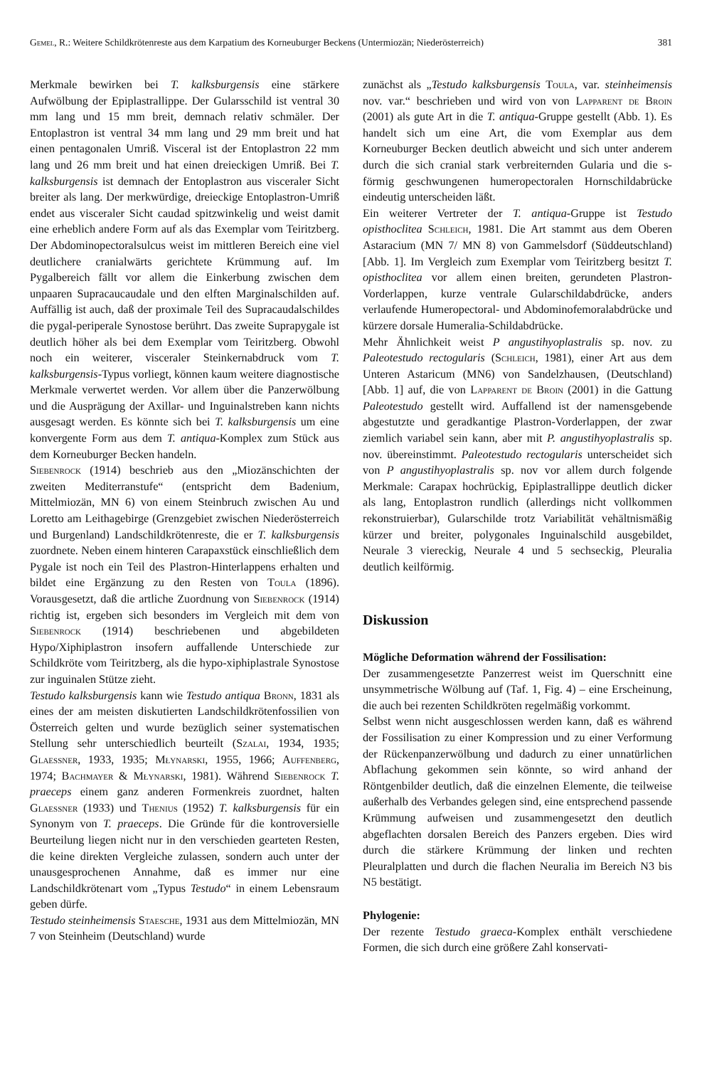Gemel, R.: Weitere Schildkrötenreste aus dem Karpatium des Korneuburger Beckens (Untermiozän; Niederösterreich) 381
Merkmale bewirken bei T. kalksburgensis eine stärkere Aufwölbung der Epiplastrallippe. Der Gularsschild ist ventral 30 mm lang und 15 mm breit, demnach relativ schmäler. Der Entoplastron ist ventral 34 mm lang und 29 mm breit und hat einen pentagonalen Umriß. Visceral ist der Entoplastron 22 mm lang und 26 mm breit und hat einen dreieckigen Umriß. Bei T. kalksburgensis ist demnach der Entoplastron aus visceraler Sicht breiter als lang. Der merkwürdige, dreieckige Entoplastron-Umriß endet aus visceraler Sicht caudad spitzwinkelig und weist damit eine erheblich andere Form auf als das Exemplar vom Teiritzberg. Der Abdominopectoralsulcus weist im mittleren Bereich eine viel deutlichere cranialwärts gerichtete Krümmung auf. Im Pygalbereich fällt vor allem die Einkerbung zwischen dem unpaaren Supracaucaudale und den elften Marginalschilden auf. Auffällig ist auch, daß der proximale Teil des Supracaudalschildes die pygal-periperale Synostose berührt. Das zweite Suprapygale ist deutlich höher als bei dem Exemplar vom Teiritzberg. Obwohl noch ein weiterer, visceraler Steinkernabdruck vom T. kalksburgensis-Typus vorliegt, können kaum weitere diagnostische Merkmale verwertet werden. Vor allem über die Panzerwölbung und die Ausprägung der Axillar- und Inguinalstreben kann nichts ausgesagt werden. Es könnte sich bei T. kalksburgensis um eine konvergente Form aus dem T. antiqua-Komplex zum Stück aus dem Korneuburger Becken handeln.
Siebenrock (1914) beschrieb aus den „Miozänschichten der zweiten Mediterranstufe“ (entspricht dem Badenium, Mittelmiozän, MN 6) von einem Steinbruch zwischen Au und Loretto am Leithagebirge (Grenzgebiet zwischen Niederösterreich und Burgenland) Landschildkrötenreste, die er T. kalksburgensis zuordnete. Neben einem hinteren Carapaxstück einschließlich dem Pygale ist noch ein Teil des Plastron-Hinterlappens erhalten und bildet eine Ergänzung zu den Resten von Toula (1896). Vorausgesetzt, daß die artliche Zuordnung von Siebenrock (1914) richtig ist, ergeben sich besonders im Vergleich mit dem von Siebenrock (1914) beschriebenen und abgebildeten Hypo/Xiphiplastron insofern auffallende Unterschiede zur Schildkröte vom Teiritzberg, als die hypo-xiphiplastrale Synostose zur inguinalen Stütze zieht.
Testudo kalksburgensis kann wie Testudo antiqua Bronn, 1831 als eines der am meisten diskutierten Landschildkrötenfossilien von Österreich gelten und wurde bezüglich seiner systematischen Stellung sehr unterschiedlich beurteilt (Szalai, 1934, 1935; Glaessner, 1933, 1935; Młynarski, 1955, 1966; Auffenberg, 1974; Bachmayer & Młynarski, 1981). Während Siebenrock T. praeceps einem ganz anderen Formenkreis zuordnet, halten Glaessner (1933) und Thenius (1952) T. kalksburgensis für ein Synonym von T. praeceps. Die Gründe für die kontroversielle Beurteilung liegen nicht nur in den verschieden gearteten Resten, die keine direkten Vergleiche zulassen, sondern auch unter der unausgesprochenen Annahme, daß es immer nur eine Landschildkrötenart vom „Typus Testudo“ in einem Lebensraum geben dürfe.
Testudo steinheimensis Staesche, 1931 aus dem Mittelmiozän, MN 7 von Steinheim (Deutschland) wurde
zunächst als „Testudo kalksburgensis Toula, var. steinheimensis nov. var.“ beschrieben und wird von von Lapparent de Broin (2001) als gute Art in die T. antiqua-Gruppe gestellt (Abb. 1). Es handelt sich um eine Art, die vom Exemplar aus dem Korneuburger Becken deutlich abweicht und sich unter anderem durch die sich cranial stark verbreiternden Gularia und die s-förmig geschwungenen humeropectoralen Hornschildabrücke eindeutig unterscheiden läßt.
Ein weiterer Vertreter der T. antiqua-Gruppe ist Testudo opisthoclitea Schleich, 1981. Die Art stammt aus dem Oberen Astaracium (MN 7/ MN 8) von Gammelsdorf (Süddeutschland) [Abb. 1]. Im Vergleich zum Exemplar vom Teiritzberg besitzt T. opisthoclitea vor allem einen breiten, gerundeten Plastron-Vorderlappen, kurze ventrale Gularschildabdrücke, anders verlaufende Humeropectoral- und Abdominofemoralabdrücke und kürzere dorsale Humeralia-Schildabdrücke.
Mehr Ähnlichkeit weist P angustihyoplastralis sp. nov. zu Paleotestudo rectogularis (Schleich, 1981), einer Art aus dem Unteren Astaricum (MN6) von Sandelzhausen, (Deutschland) [Abb. 1] auf, die von Lapparent de Broin (2001) in die Gattung Paleotestudo gestellt wird. Auffallend ist der namensgebende abgestutzte und geradkantige Plastron-Vorderlappen, der zwar ziemlich variabel sein kann, aber mit P. angustihyoplastralis sp. nov. übereinstimmt. Paleotestudo rectogularis unterscheidet sich von P angustihyoplastralis sp. nov vor allem durch folgende Merkmale: Carapax hochrückig, Epiplastrallippe deutlich dicker als lang, Entoplastron rundlich (allerdings nicht vollkommen rekonstruierbar), Gularschilde trotz Variabilität vehältnismäßig kürzer und breiter, polygonales Inguinalschild ausgebildet, Neurale 3 viereckig, Neurale 4 und 5 sechseckig, Pleuralia deutlich keilförmig.
Diskussion
Mögliche Deformation während der Fossilisation:
Der zusammengesetzte Panzerrest weist im Querschnitt eine unsymmetrische Wölbung auf (Taf. 1, Fig. 4) – eine Erscheinung, die auch bei rezenten Schildkröten regelmäßig vorkommt.
Selbst wenn nicht ausgeschlossen werden kann, daß es während der Fossilisation zu einer Kompression und zu einer Verformung der Rückenpanzerwölbung und dadurch zu einer unnatürlichen Abflachung gekommen sein könnte, so wird anhand der Röntgenbilder deutlich, daß die einzelnen Elemente, die teilweise außerhalb des Verbandes gelegen sind, eine entsprechend passende Krümmung aufweisen und zusammengesetzt den deutlich abgeflachten dorsalen Bereich des Panzers ergeben. Dies wird durch die stärkere Krümmung der linken und rechten Pleuralplatten und durch die flachen Neuralia im Bereich N3 bis N5 bestätigt.
Phylogenie:
Der rezente Testudo graeca-Komplex enthält verschiedene Formen, die sich durch eine größere Zahl konservati-